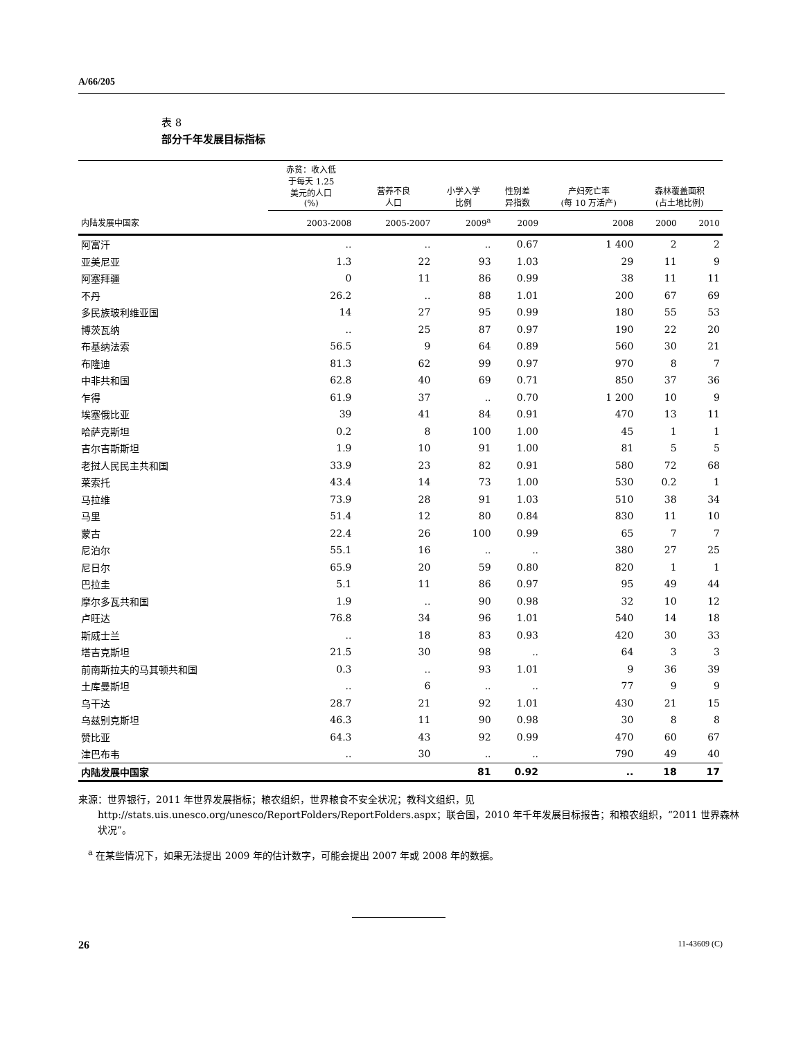A/66/205
表 8
部分千年发展目标指标
| | 赤贫：收入低 于每天 1.25 美元的人口 (%) | 营养不良 人口 | 小学入学 比例 | 性别差 异指数 | 产妇死亡率 (每 10 万活产) | 森林覆盖面积 (占土地比例) | |
| --- | --- | --- | --- | --- | --- | --- | --- |
| 内陆发展中国家 | 2003-2008 | 2005-2007 | 2009<sup>a</sup> | 2009 | 2008 | 2000 | 2010 |
| 阿富汗 | .. | .. | .. | 0.67 | 1 400 | 2 | 2 |
| 亚美尼亚 | 1.3 | 22 | 93 | 1.03 | 29 | 11 | 9 |
| 阿塞拜疆 | 0 | 11 | 86 | 0.99 | 38 | 11 | 11 |
| 不丹 | 26.2 | .. | 88 | 1.01 | 200 | 67 | 69 |
| 多民族玻利维亚国 | 14 | 27 | 95 | 0.99 | 180 | 55 | 53 |
| 博茨瓦纳 | .. | 25 | 87 | 0.97 | 190 | 22 | 20 |
| 布基纳法索 | 56.5 | 9 | 64 | 0.89 | 560 | 30 | 21 |
| 布隆迪 | 81.3 | 62 | 99 | 0.97 | 970 | 8 | 7 |
| 中非共和国 | 62.8 | 40 | 69 | 0.71 | 850 | 37 | 36 |
| 乍得 | 61.9 | 37 | .. | 0.70 | 1 200 | 10 | 9 |
| 埃塞俄比亚 | 39 | 41 | 84 | 0.91 | 470 | 13 | 11 |
| 哈萨克斯坦 | 0.2 | 8 | 100 | 1.00 | 45 | 1 | 1 |
| 吉尔吉斯斯坦 | 1.9 | 10 | 91 | 1.00 | 81 | 5 | 5 |
| 老挝人民民主共和国 | 33.9 | 23 | 82 | 0.91 | 580 | 72 | 68 |
| 莱索托 | 43.4 | 14 | 73 | 1.00 | 530 | 0.2 | 1 |
| 马拉维 | 73.9 | 28 | 91 | 1.03 | 510 | 38 | 34 |
| 马里 | 51.4 | 12 | 80 | 0.84 | 830 | 11 | 10 |
| 蒙古 | 22.4 | 26 | 100 | 0.99 | 65 | 7 | 7 |
| 尼泊尔 | 55.1 | 16 | .. | .. | 380 | 27 | 25 |
| 尼日尔 | 65.9 | 20 | 59 | 0.80 | 820 | 1 | 1 |
| 巴拉圭 | 5.1 | 11 | 86 | 0.97 | 95 | 49 | 44 |
| 摩尔多瓦共和国 | 1.9 | .. | 90 | 0.98 | 32 | 10 | 12 |
| 卢旺达 | 76.8 | 34 | 96 | 1.01 | 540 | 14 | 18 |
| 斯威士兰 | .. | 18 | 83 | 0.93 | 420 | 30 | 33 |
| 塔吉克斯坦 | 21.5 | 30 | 98 | .. | 64 | 3 | 3 |
| 前南斯拉夫的马其顿共和国 | 0.3 | .. | 93 | 1.01 | 9 | 36 | 39 |
| 土库曼斯坦 | .. | 6 | .. | .. | 77 | 9 | 9 |
| 乌干达 | 28.7 | 21 | 92 | 1.01 | 430 | 21 | 15 |
| 乌兹别克斯坦 | 46.3 | 11 | 90 | 0.98 | 30 | 8 | 8 |
| 赞比亚 | 64.3 | 43 | 92 | 0.99 | 470 | 60 | 67 |
| 津巴布韦 | .. | 30 | .. | .. | 790 | 49 | 40 |
| 内陆发展中国家 | | | 81 | 0.92 | .. | 18 | 17 |
来源：世界银行，2011 年世界发展指标；粮农组织，世界粮食不安全状况；教科文组织，见 http://stats.uis.unesco.org/unesco/ReportFolders/ReportFolders.aspx；联合国，2010 年千年发展目标报告；和粮农组织，“2011 世界森林状况”。
<sup>a</sup> 在某些情况下，如果无法提出 2009 年的估计数字，可能会提出 2007 年或 2008 年的数据。
26 11-43609 (C)